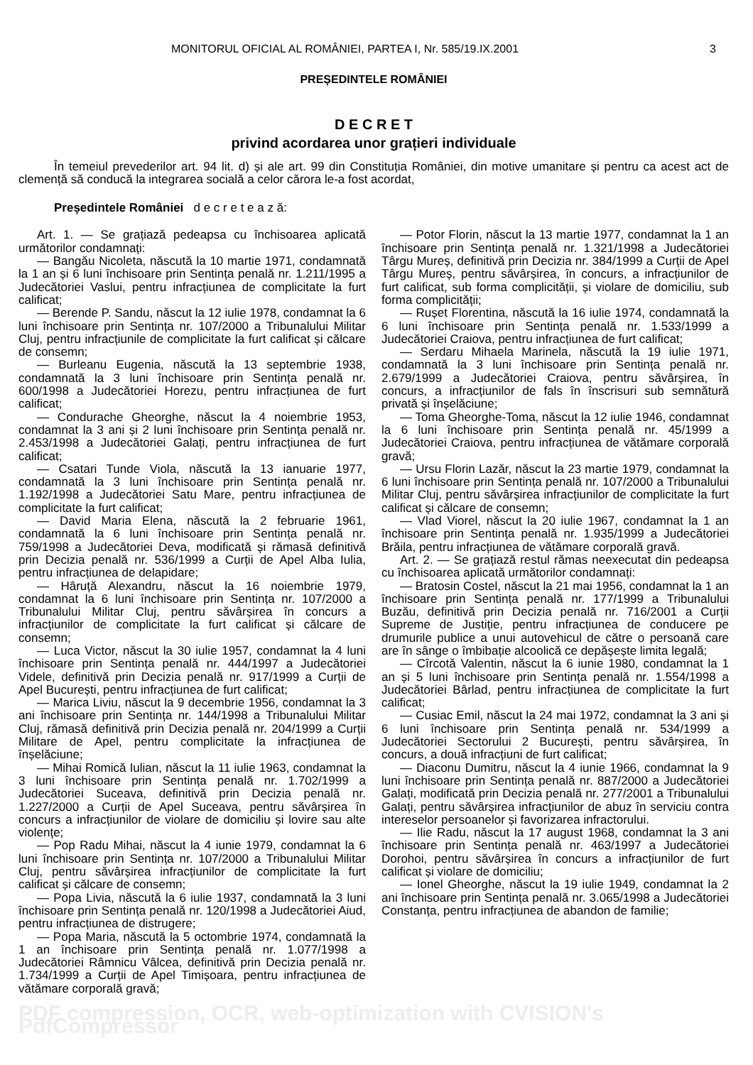MONITORUL OFICIAL AL ROMÂNIEI, PARTEA I, Nr. 585/19.IX.2001 3
PREȘEDINTELE ROMÂNIEI
D E C R E T
privind acordarea unor grațieri individuale
În temeiul prevederilor art. 94 lit. d) și ale art. 99 din Constituția României, din motive umanitare și pentru ca acest act de clemență să conducă la integrarea socială a celor cărora le-a fost acordat,
Președintele României d e c r e t e a z ă:
Art. 1. — Se grațiază pedeapsa cu închisoarea aplicată următorilor condamnați:
— Bangău Nicoleta, născută la 10 martie 1971, condamnată la 1 an și 6 luni închisoare prin Sentința penală nr. 1.211/1995 a Judecătoriei Vaslui, pentru infracțiunea de complicitate la furt calificat;
— Berende P. Sandu, născut la 12 iulie 1978, condamnat la 6 luni închisoare prin Sentința nr. 107/2000 a Tribunalului Militar Cluj, pentru infracțiunile de complicitate la furt calificat și călcare de consemn;
— Burleanu Eugenia, născută la 13 septembrie 1938, condamnată la 3 luni închisoare prin Sentința penală nr. 600/1998 a Judecătoriei Horezu, pentru infracțiunea de furt calificat;
— Condurache Gheorghe, născut la 4 noiembrie 1953, condamnat la 3 ani și 2 luni închisoare prin Sentința penală nr. 2.453/1998 a Judecătoriei Galați, pentru infracțiunea de furt calificat;
— Csatari Tunde Viola, născută la 13 ianuarie 1977, condamnată la 3 luni închisoare prin Sentința penală nr. 1.192/1998 a Judecătoriei Satu Mare, pentru infracțiunea de complicitate la furt calificat;
— David Maria Elena, născută la 2 februarie 1961, condamnată la 6 luni închisoare prin Sentința penală nr. 759/1998 a Judecătoriei Deva, modificată și rămasă definitivă prin Decizia penală nr. 536/1999 a Curții de Apel Alba Iulia, pentru infracțiunea de delapidare;
— Hâruță Alexandru, născut la 16 noiembrie 1979, condamnat la 6 luni închisoare prin Sentința nr. 107/2000 a Tribunalului Militar Cluj, pentru săvârșirea în concurs a infracțiunilor de complicitate la furt calificat și călcare de consemn;
— Luca Victor, născut la 30 iulie 1957, condamnat la 4 luni închisoare prin Sentința penală nr. 444/1997 a Judecătoriei Videle, definitivă prin Decizia penală nr. 917/1999 a Curții de Apel București, pentru infracțiunea de furt calificat;
— Marica Liviu, născut la 9 decembrie 1956, condamnat la 3 ani închisoare prin Sentința nr. 144/1998 a Tribunalului Militar Cluj, rămasă definitivă prin Decizia penală nr. 204/1999 a Curții Militare de Apel, pentru complicitate la infracțiunea de înșelăciune;
— Mihai Romică Iulian, născut la 11 iulie 1963, condamnat la 3 luni închisoare prin Sentința penală nr. 1.702/1999 a Judecătoriei Suceava, definitivă prin Decizia penală nr. 1.227/2000 a Curții de Apel Suceava, pentru săvârșirea în concurs a infracțiunilor de violare de domiciliu și lovire sau alte violențe;
— Pop Radu Mihai, născut la 4 iunie 1979, condamnat la 6 luni închisoare prin Sentința nr. 107/2000 a Tribunalului Militar Cluj, pentru săvârșirea infracțiunilor de complicitate la furt calificat și călcare de consemn;
— Popa Livia, născută la 6 iulie 1937, condamnată la 3 luni închisoare prin Sentința penală nr. 120/1998 a Judecătoriei Aiud, pentru infracțiunea de distrugere;
— Popa Maria, născută la 5 octombrie 1974, condamnată la 1 an închisoare prin Sentința penală nr. 1.077/1998 a Judecătoriei Râmnicu Vâlcea, definitivă prin Decizia penală nr. 1.734/1999 a Curții de Apel Timișoara, pentru infracțiunea de vătămare corporală gravă;
— Potor Florin, născut la 13 martie 1977, condamnat la 1 an închisoare prin Sentința penală nr. 1.321/1998 a Judecătoriei Târgu Mureș, definitivă prin Decizia nr. 384/1999 a Curții de Apel Târgu Mureș, pentru săvârșirea, în concurs, a infracțiunilor de furt calificat, sub forma complicității, și violare de domiciliu, sub forma complicității;
— Rușet Florentina, născută la 16 iulie 1974, condamnată la 6 luni închisoare prin Sentința penală nr. 1.533/1999 a Judecătoriei Craiova, pentru infracțiunea de furt calificat;
— Serdaru Mihaela Marinela, născută la 19 iulie 1971, condamnată la 3 luni închisoare prin Sentința penală nr. 2.679/1999 a Judecătoriei Craiova, pentru săvârșirea, în concurs, a infracțiunilor de fals în înscrisuri sub semnătură privată și înșelăciune;
— Toma Gheorghe-Toma, născut la 12 iulie 1946, condamnat la 6 luni închisoare prin Sentința penală nr. 45/1999 a Judecătoriei Craiova, pentru infracțiunea de vătămare corporală gravă;
— Ursu Florin Lazăr, născut la 23 martie 1979, condamnat la 6 luni închisoare prin Sentința penală nr. 107/2000 a Tribunalului Militar Cluj, pentru săvârșirea infracțiunilor de complicitate la furt calificat și călcare de consemn;
— Vlad Viorel, născut la 20 iulie 1967, condamnat la 1 an închisoare prin Sentința penală nr. 1.935/1999 a Judecătoriei Brăila, pentru infracțiunea de vătămare corporală gravă.
Art. 2. — Se grațiază restul rămas neexecutat din pedeapsa cu închisoarea aplicată următorilor condamnați:
— Bratosin Costel, născut la 21 mai 1956, condamnat la 1 an închisoare prin Sentința penală nr. 177/1999 a Tribunalului Buzău, definitivă prin Decizia penală nr. 716/2001 a Curții Supreme de Justiție, pentru infracțiunea de conducere pe drumurile publice a unui autovehicul de către o persoană care are în sânge o îmbibație alcoolică ce depășește limita legală;
— Cîrcotă Valentin, născut la 6 iunie 1980, condamnat la 1 an și 5 luni închisoare prin Sentința penală nr. 1.554/1998 a Judecătoriei Bârlad, pentru infracțiunea de complicitate la furt calificat;
— Cusiac Emil, născut la 24 mai 1972, condamnat la 3 ani și 6 luni închisoare prin Sentința penală nr. 534/1999 a Judecătoriei Sectorului 2 București, pentru săvârșirea, în concurs, a două infracțiuni de furt calificat;
— Diaconu Dumitru, născut la 4 iunie 1966, condamnat la 9 luni închisoare prin Sentința penală nr. 887/2000 a Judecătoriei Galați, modificată prin Decizia penală nr. 277/2001 a Tribunalului Galați, pentru săvârșirea infracțiunilor de abuz în serviciu contra intereselor persoanelor și favorizarea infractorului.
— Ilie Radu, născut la 17 august 1968, condamnat la 3 ani închisoare prin Sentința penală nr. 463/1997 a Judecătoriei Dorohoi, pentru săvârșirea în concurs a infracțiunilor de furt calificat și violare de domiciliu;
— Ionel Gheorghe, născut la 19 iulie 1949, condamnat la 2 ani închisoare prin Sentința penală nr. 3.065/1998 a Judecătoriei Constanța, pentru infracțiunea de abandon de familie;
PDF compression, OCR, web-optimization with CVISION's PdfCompressor